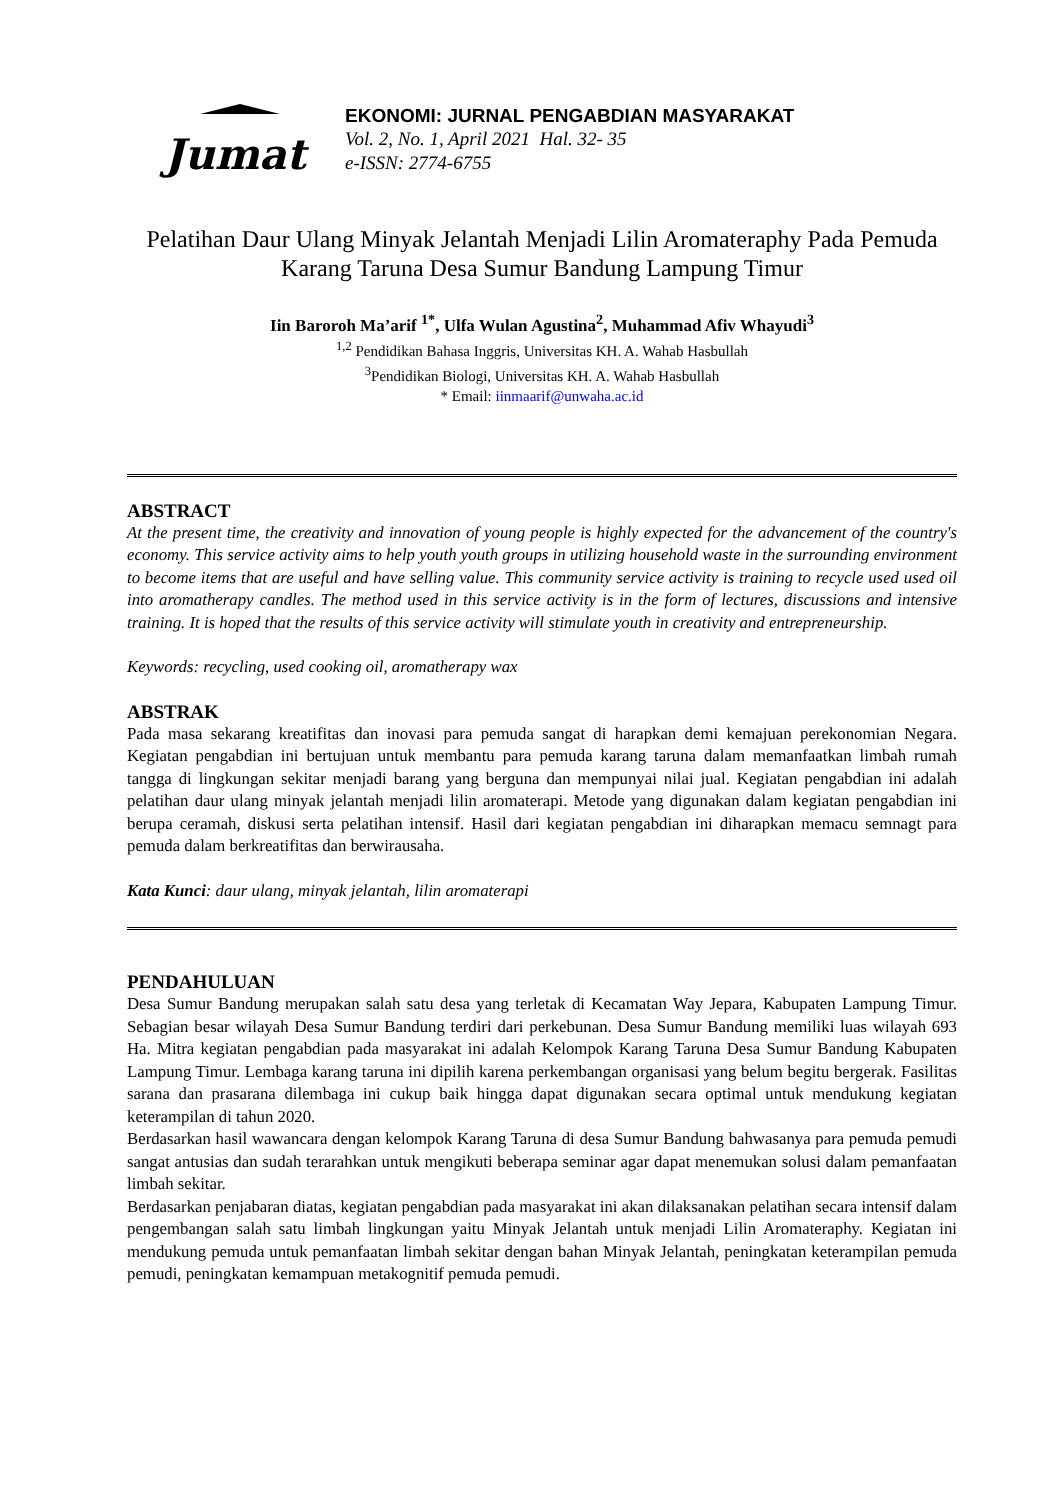Jumat
EKONOMI: JURNAL PENGABDIAN MASYARAKAT
Vol. 2, No. 1, April 2021 Hal. 32- 35
e-ISSN: 2774-6755
Pelatihan Daur Ulang Minyak Jelantah Menjadi Lilin Aromateraphy Pada Pemuda Karang Taruna Desa Sumur Bandung Lampung Timur
Iin Baroroh Ma’arif <sup>1*</sup>, Ulfa Wulan Agustina<sup>2</sup>, Muhammad Afiv Whayudi<sup>3</sup>
<sup>1,2</sup> Pendidikan Bahasa Inggris, Universitas KH. A. Wahab Hasbullah
<sup>3</sup> Pendidikan Biologi, Universitas KH. A. Wahab Hasbullah
* Email: iinmaarif@unwaha.ac.id
ABSTRACT
At the present time, the creativity and innovation of young people is highly expected for the advancement of the country's economy. This service activity aims to help youth youth groups in utilizing household waste in the surrounding environment to become items that are useful and have selling value. This community service activity is training to recycle used used oil into aromatherapy candles. The method used in this service activity is in the form of lectures, discussions and intensive training. It is hoped that the results of this service activity will stimulate youth in creativity and entrepreneurship.
Keywords: recycling, used cooking oil, aromatherapy wax
ABSTRAK
Pada masa sekarang kreatifitas dan inovasi para pemuda sangat di harapkan demi kemajuan perekonomian Negara. Kegiatan pengabdian ini bertujuan untuk membantu para pemuda karang taruna dalam memanfaatkan limbah rumah tangga di lingkungan sekitar menjadi barang yang berguna dan mempunyai nilai jual. Kegiatan pengabdian ini adalah pelatihan daur ulang minyak jelantah menjadi lilin aromaterapi. Metode yang digunakan dalam kegiatan pengabdian ini berupa ceramah, diskusi serta pelatihan intensif. Hasil dari kegiatan pengabdian ini diharapkan memacu semnagt para pemuda dalam berkreatifitas dan berwirausaha.
Kata Kunci: daur ulang, minyak jelantah, lilin aromaterapi
PENDAHULUAN
Desa Sumur Bandung merupakan salah satu desa yang terletak di Kecamatan Way Jepara, Kabupaten Lampung Timur. Sebagian besar wilayah Desa Sumur Bandung terdiri dari perkebunan. Desa Sumur Bandung memiliki luas wilayah 693 Ha. Mitra kegiatan pengabdian pada masyarakat ini adalah Kelompok Karang Taruna Desa Sumur Bandung Kabupaten Lampung Timur. Lembaga karang taruna ini dipilih karena perkembangan organisasi yang belum begitu bergerak. Fasilitas sarana dan prasarana dilembaga ini cukup baik hingga dapat digunakan secara optimal untuk mendukung kegiatan keterampilan di tahun 2020.
Berdasarkan hasil wawancara dengan kelompok Karang Taruna di desa Sumur Bandung bahwasanya para pemuda pemudi sangat antusias dan sudah terarahkan untuk mengikuti beberapa seminar agar dapat menemukan solusi dalam pemanfaatan limbah sekitar.
Berdasarkan penjabaran diatas, kegiatan pengabdian pada masyarakat ini akan dilaksanakan pelatihan secara intensif dalam pengembangan salah satu limbah lingkungan yaitu Minyak Jelantah untuk menjadi Lilin Aromateraphy. Kegiatan ini mendukung pemuda untuk pemanfaatan limbah sekitar dengan bahan Minyak Jelantah, peningkatan keterampilan pemuda pemudi, peningkatan kemampuan metakognitif pemuda pemudi.